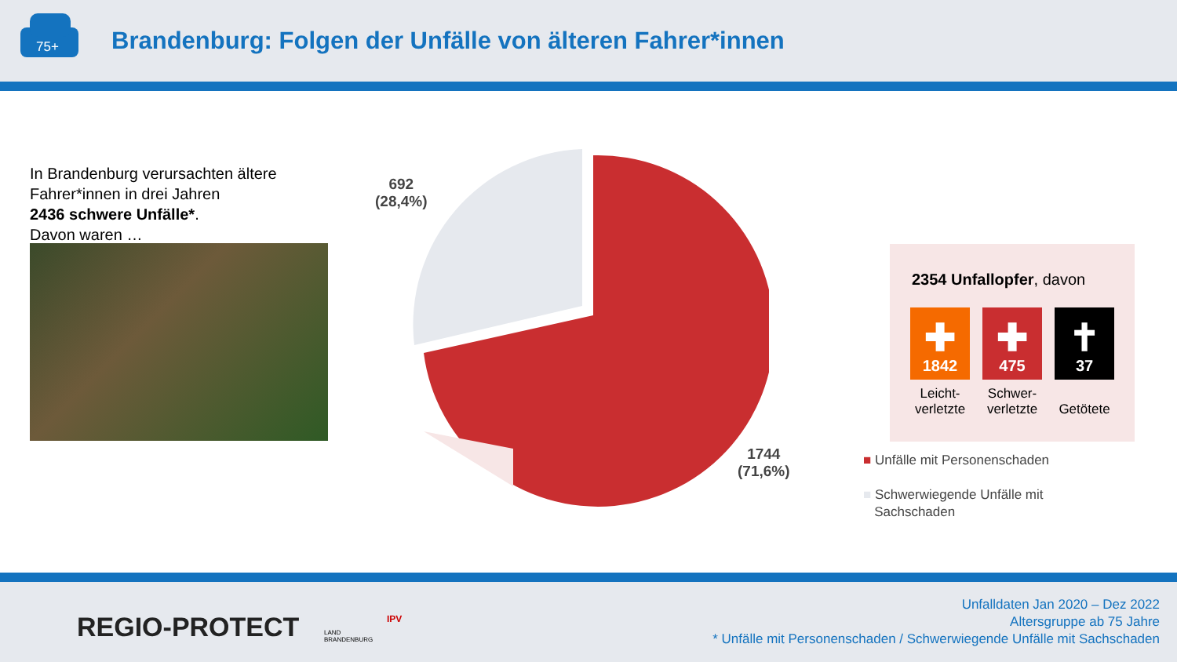75+
Brandenburg: Folgen der Unfälle von älteren Fahrer*innen
In Brandenburg verursachten ältere Fahrer*innen in drei Jahren
2436 schwere Unfälle*.
Davon waren …
692
(28,4%)
1744
(71,6%)
2354 Unfallopfer, davon
✚
1842
Leicht-
verletzte
✚
475
Schwer-
verletzte
✝
37
Getötete
■ Unfälle mit Personenschaden
■ Schwerwiegende Unfälle mit
Sachschaden
REGIO-PROTECT
LAND
BRANDENBURG
IPV
Unfalldaten Jan 2020 – Dez 2022
Altersgruppe ab 75 Jahre
* Unfälle mit Personenschaden / Schwerwiegende Unfälle mit Sachschaden